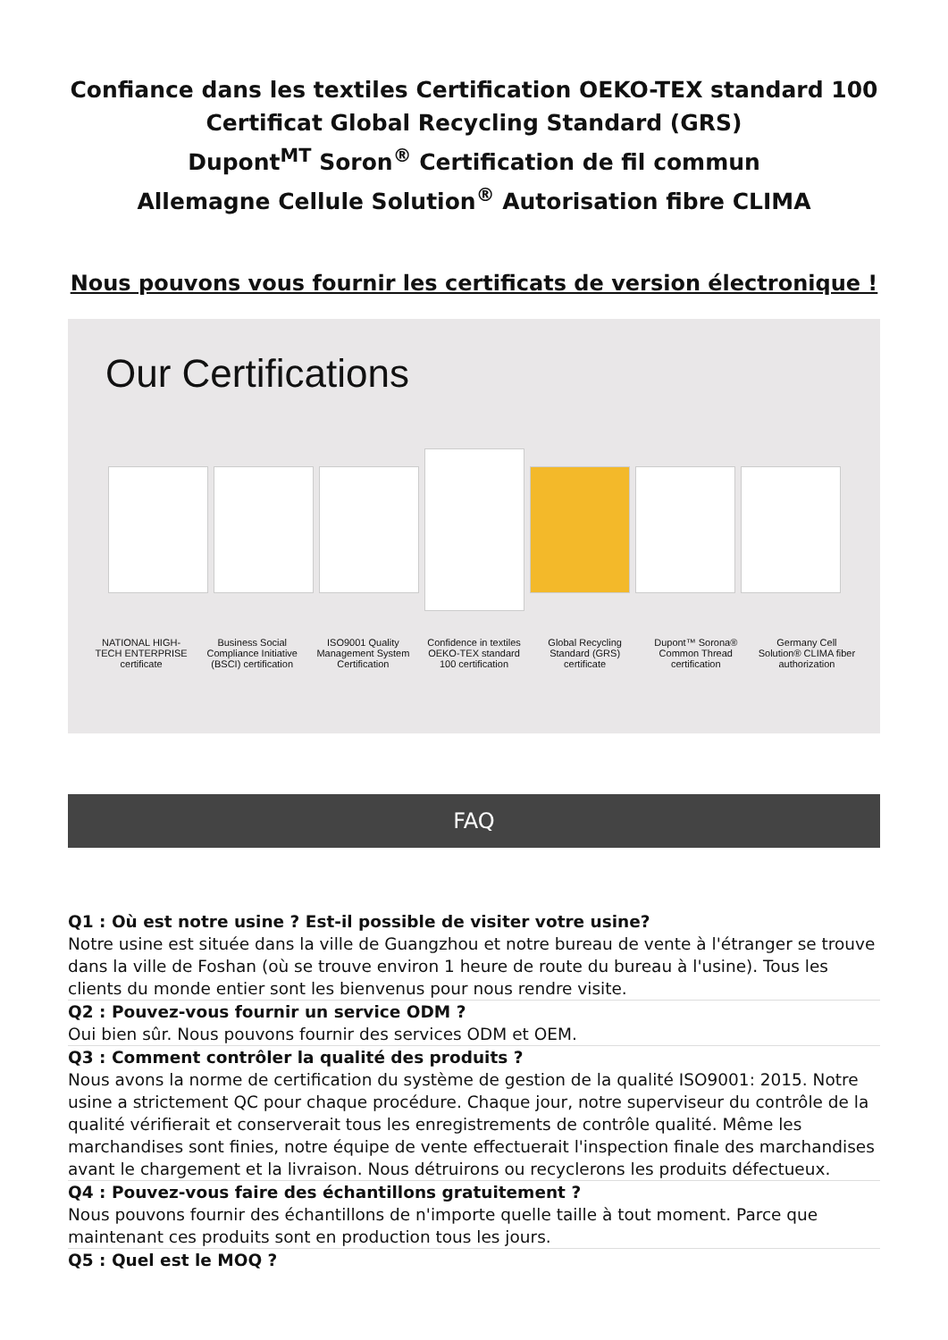Confiance dans les textiles Certification OEKO-TEX standard 100
Certificat Global Recycling Standard (GRS)
Dupont<sup>MT</sup> Soron<sup>®</sup> Certification de fil commun
Allemagne Cellule Solution<sup>®</sup> Autorisation fibre CLIMA
Nous pouvons vous fournir les certificats de version électronique !
Our Certifications
NATIONAL HIGH-TECH ENTERPRISE certificate Business Social Compliance Initiative (BSCI) certification ISO9001 Quality Management System Certification Confidence in textiles OEKO-TEX standard 100 certification Global Recycling Standard (GRS) certificate Dupont™ Sorona® Common Thread certification Germany Cell Solution® CLIMA fiber authorization
FAQ
Q1 : Où est notre usine ? Est-il possible de visiter votre usine?
Notre usine est située dans la ville de Guangzhou et notre bureau de vente à l'étranger se trouve dans la ville de Foshan (où se trouve environ 1 heure de route du bureau à l'usine). Tous les clients du monde entier sont les bienvenus pour nous rendre visite.
Q2 : Pouvez-vous fournir un service ODM ?
Oui bien sûr. Nous pouvons fournir des services ODM et OEM.
Q3 : Comment contrôler la qualité des produits ?
Nous avons la norme de certification du système de gestion de la qualité ISO9001: 2015. Notre usine a strictement QC pour chaque procédure. Chaque jour, notre superviseur du contrôle de la qualité vérifierait et conserverait tous les enregistrements de contrôle qualité. Même les marchandises sont finies, notre équipe de vente effectuerait l'inspection finale des marchandises avant le chargement et la livraison. Nous détruirons ou recyclerons les produits défectueux.
Q4 : Pouvez-vous faire des échantillons gratuitement ?
Nous pouvons fournir des échantillons de n'importe quelle taille à tout moment. Parce que maintenant ces produits sont en production tous les jours.
Q5 : Quel est le MOQ ?